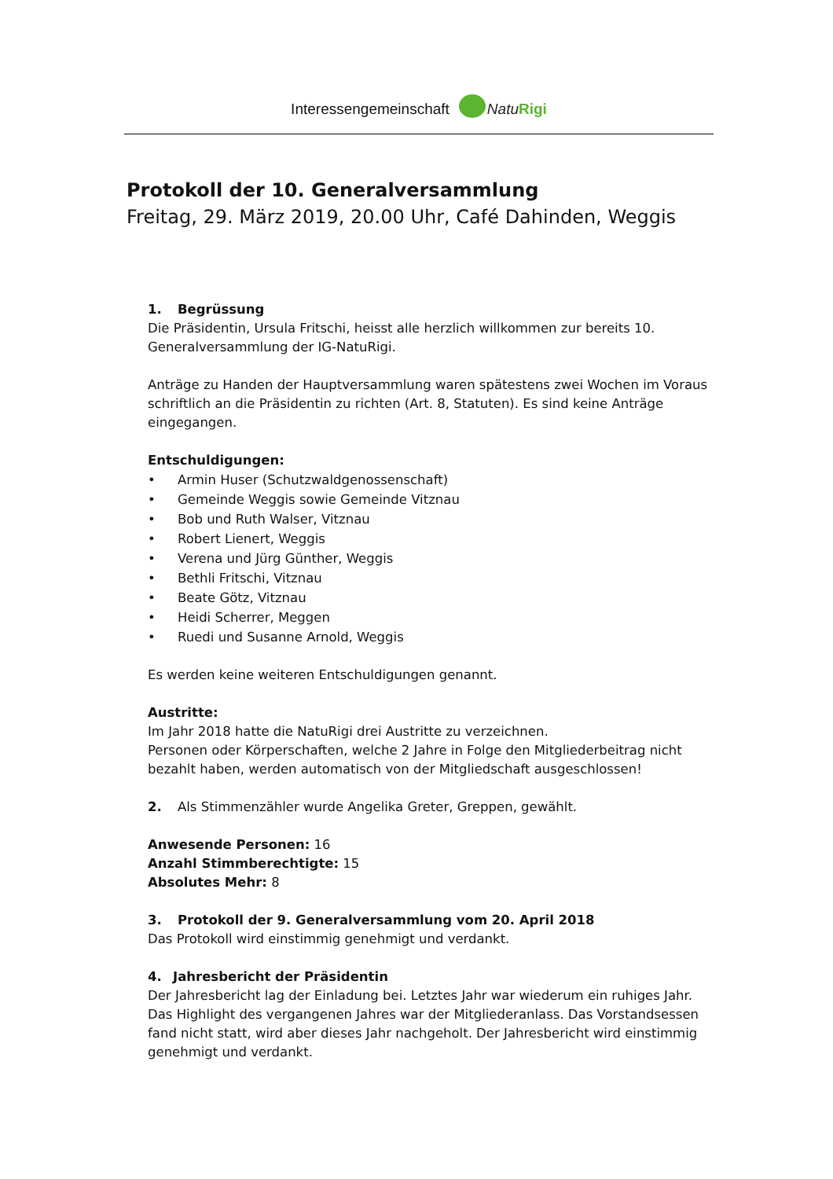Interessengemeinschaft NatuRigi
Protokoll der 10. Generalversammlung
Freitag, 29. März 2019, 20.00 Uhr, Café Dahinden, Weggis
1. Begrüssung
Die Präsidentin, Ursula Fritschi, heisst alle herzlich willkommen zur bereits 10. Generalversammlung der IG-NatuRigi.
Anträge zu Handen der Hauptversammlung waren spätestens zwei Wochen im Voraus schriftlich an die Präsidentin zu richten (Art. 8, Statuten). Es sind keine Anträge eingegangen.
Entschuldigungen:
• Armin Huser (Schutzwaldgenossenschaft)
• Gemeinde Weggis sowie Gemeinde Vitznau
• Bob und Ruth Walser, Vitznau
• Robert Lienert, Weggis
• Verena und Jürg Günther, Weggis
• Bethli Fritschi, Vitznau
• Beate Götz, Vitznau
• Heidi Scherrer, Meggen
• Ruedi und Susanne Arnold, Weggis
Es werden keine weiteren Entschuldigungen genannt.
Austritte:
Im Jahr 2018 hatte die NatuRigi drei Austritte zu verzeichnen.
Personen oder Körperschaften, welche 2 Jahre in Folge den Mitgliederbeitrag nicht bezahlt haben, werden automatisch von der Mitgliedschaft ausgeschlossen!
2. Als Stimmenzähler wurde Angelika Greter, Greppen, gewählt.
Anwesende Personen: 16
Anzahl Stimmberechtigte: 15
Absolutes Mehr: 8
3. Protokoll der 9. Generalversammlung vom 20. April 2018
Das Protokoll wird einstimmig genehmigt und verdankt.
4. Jahresbericht der Präsidentin
Der Jahresbericht lag der Einladung bei. Letztes Jahr war wiederum ein ruhiges Jahr. Das Highlight des vergangenen Jahres war der Mitgliederanlass. Das Vorstandsessen fand nicht statt, wird aber dieses Jahr nachgeholt. Der Jahresbericht wird einstimmig genehmigt und verdankt.